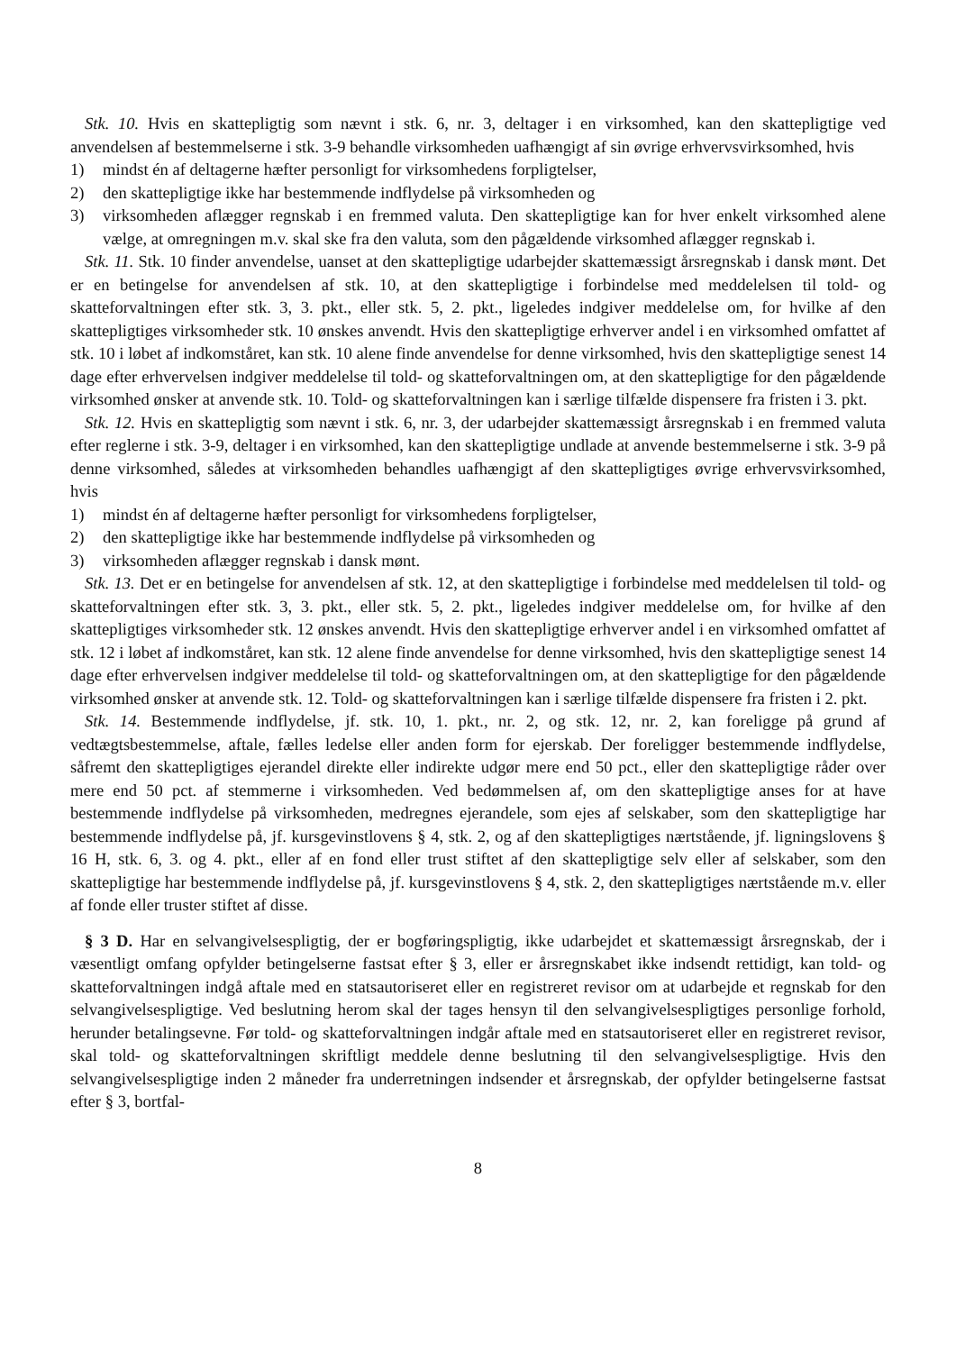Stk. 10. Hvis en skattepligtig som nævnt i stk. 6, nr. 3, deltager i en virksomhed, kan den skattepligtige ved anvendelsen af bestemmelserne i stk. 3-9 behandle virksomheden uafhængigt af sin øvrige erhvervsvirksomhed, hvis
1) mindst én af deltagerne hæfter personligt for virksomhedens forpligtelser,
2) den skattepligtige ikke har bestemmende indflydelse på virksomheden og
3) virksomheden aflægger regnskab i en fremmed valuta. Den skattepligtige kan for hver enkelt virksomhed alene vælge, at omregningen m.v. skal ske fra den valuta, som den pågældende virksomhed aflægger regnskab i.
Stk. 11. Stk. 10 finder anvendelse, uanset at den skattepligtige udarbejder skattemæssigt årsregnskab i dansk mønt. Det er en betingelse for anvendelsen af stk. 10, at den skattepligtige i forbindelse med meddelelsen til told- og skatteforvaltningen efter stk. 3, 3. pkt., eller stk. 5, 2. pkt., ligeledes indgiver meddelelse om, for hvilke af den skattepligtiges virksomheder stk. 10 ønskes anvendt. Hvis den skattepligtige erhverver andel i en virksomhed omfattet af stk. 10 i løbet af indkomståret, kan stk. 10 alene finde anvendelse for denne virksomhed, hvis den skattepligtige senest 14 dage efter erhvervelsen indgiver meddelelse til told- og skatteforvaltningen om, at den skattepligtige for den pågældende virksomhed ønsker at anvende stk. 10. Told- og skatteforvaltningen kan i særlige tilfælde dispensere fra fristen i 3. pkt.
Stk. 12. Hvis en skattepligtig som nævnt i stk. 6, nr. 3, der udarbejder skattemæssigt årsregnskab i en fremmed valuta efter reglerne i stk. 3-9, deltager i en virksomhed, kan den skattepligtige undlade at anvende bestemmelserne i stk. 3-9 på denne virksomhed, således at virksomheden behandles uafhængigt af den skattepligtiges øvrige erhvervsvirksomhed, hvis
1) mindst én af deltagerne hæfter personligt for virksomhedens forpligtelser,
2) den skattepligtige ikke har bestemmende indflydelse på virksomheden og
3) virksomheden aflægger regnskab i dansk mønt.
Stk. 13. Det er en betingelse for anvendelsen af stk. 12, at den skattepligtige i forbindelse med meddelelsen til told- og skatteforvaltningen efter stk. 3, 3. pkt., eller stk. 5, 2. pkt., ligeledes indgiver meddelelse om, for hvilke af den skattepligtiges virksomheder stk. 12 ønskes anvendt. Hvis den skattepligtige erhverver andel i en virksomhed omfattet af stk. 12 i løbet af indkomståret, kan stk. 12 alene finde anvendelse for denne virksomhed, hvis den skattepligtige senest 14 dage efter erhvervelsen indgiver meddelelse til told- og skatteforvaltningen om, at den skattepligtige for den pågældende virksomhed ønsker at anvende stk. 12. Told- og skatteforvaltningen kan i særlige tilfælde dispensere fra fristen i 2. pkt.
Stk. 14. Bestemmende indflydelse, jf. stk. 10, 1. pkt., nr. 2, og stk. 12, nr. 2, kan foreligge på grund af vedtægtsbestemmelse, aftale, fælles ledelse eller anden form for ejerskab. Der foreligger bestemmende indflydelse, såfremt den skattepligtiges ejerandel direkte eller indirekte udgør mere end 50 pct., eller den skattepligtige råder over mere end 50 pct. af stemmerne i virksomheden. Ved bedømmelsen af, om den skattepligtige anses for at have bestemmende indflydelse på virksomheden, medregnes ejerandele, som ejes af selskaber, som den skattepligtige har bestemmende indflydelse på, jf. kursgevinstlovens § 4, stk. 2, og af den skattepligtiges nærtstående, jf. ligningslovens § 16 H, stk. 6, 3. og 4. pkt., eller af en fond eller trust stiftet af den skattepligtige selv eller af selskaber, som den skattepligtige har bestemmende indflydelse på, jf. kursgevinstlovens § 4, stk. 2, den skattepligtiges nærtstående m.v. eller af fonde eller truster stiftet af disse.
§ 3 D. Har en selvangivelsespligtig, der er bogføringspligtig, ikke udarbejdet et skattemæssigt årsregnskab, der i væsentligt omfang opfylder betingelserne fastsat efter § 3, eller er årsregnskabet ikke indsendt rettidigt, kan told- og skatteforvaltningen indgå aftale med en statsautoriseret eller en registreret revisor om at udarbejde et regnskab for den selvangivelsespligtige. Ved beslutning herom skal der tages hensyn til den selvangivelsespligtiges personlige forhold, herunder betalingsevne. Før told- og skatteforvaltningen indgår aftale med en statsautoriseret eller en registreret revisor, skal told- og skatteforvaltningen skriftligt meddele denne beslutning til den selvangivelsespligtige. Hvis den selvangivelsespligtige inden 2 måneder fra underretningen indsender et årsregnskab, der opfylder betingelserne fastsat efter § 3, bortfal-
8